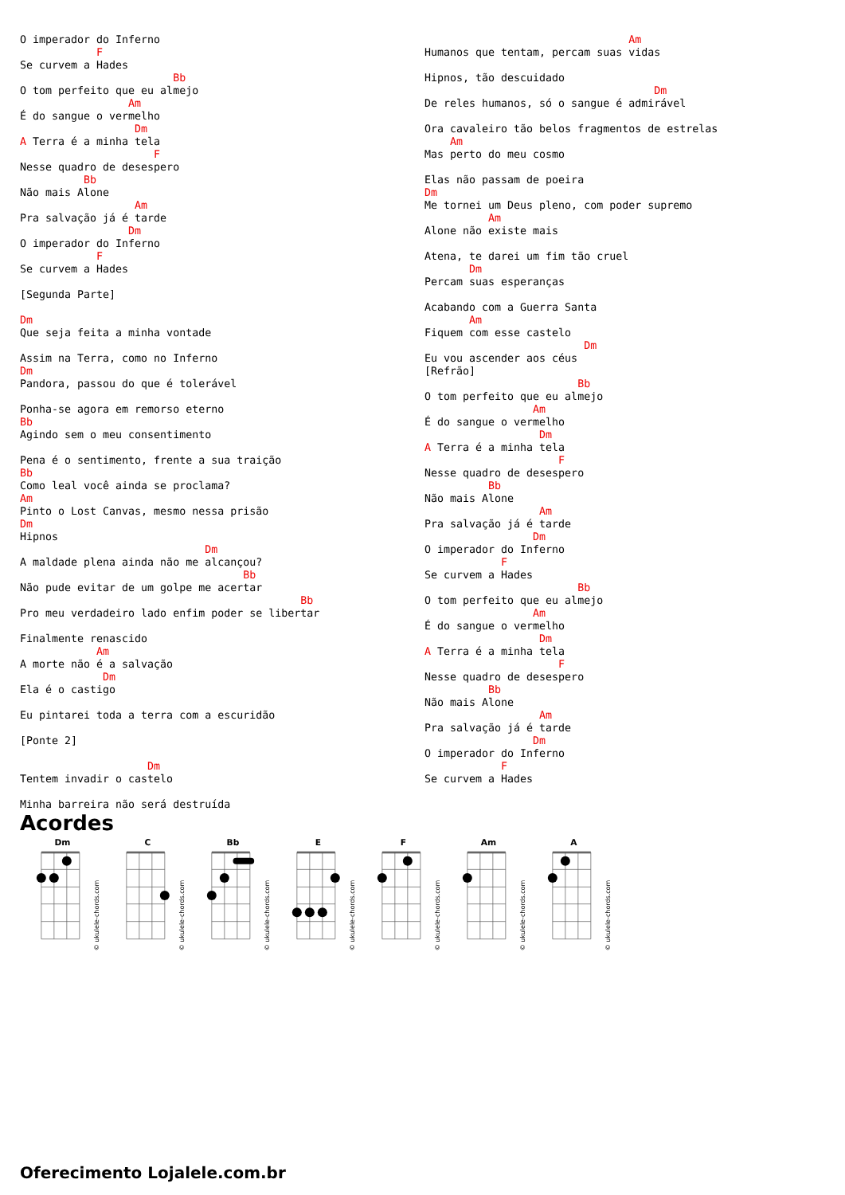O imperador do Inferno
            F
Se curvem a Hades
                        Bb
O tom perfeito que eu almejo
                 Am
É do sangue o vermelho
                  Dm
A Terra é a minha tela
                     F
Nesse quadro de desespero
          Bb
Não mais Alone
                  Am
Pra salvação já é tarde
                 Dm
O imperador do Inferno
            F
Se curvem a Hades

[Segunda Parte]

Dm
Que seja feita a minha vontade

Assim na Terra, como no Inferno
Dm
Pandora, passou do que é tolerável

Ponha-se agora em remorso eterno
Bb
Agindo sem o meu consentimento

Pena é o sentimento, frente a sua traição
Bb
Como leal você ainda se proclama?
Am
Pinto o Lost Canvas, mesmo nessa prisão
Dm
Hipnos
                             Dm
A maldade plena ainda não me alcançou?
                                   Bb
Não pude evitar de um golpe me acertar
                                            Bb
Pro meu verdadeiro lado enfim poder se libertar

Finalmente renascido
            Am
A morte não é a salvação
             Dm
Ela é o castigo

Eu pintarei toda a terra com a escuridão

[Ponte 2]

                    Dm
Tentem invadir o castelo

Minha barreira não será destruída
                                Am
Humanos que tentam, percam suas vidas

Hipnos, tão descuidado
                                    Dm
De reles humanos, só o sangue é admirável

Ora cavaleiro tão belos fragmentos de estrelas
    Am
Mas perto do meu cosmo

Elas não passam de poeira
Dm
Me tornei um Deus pleno, com poder supremo
          Am
Alone não existe mais

Atena, te darei um fim tão cruel
       Dm
Percam suas esperanças

Acabando com a Guerra Santa
       Am
Fiquem com esse castelo
                         Dm
Eu vou ascender aos céus
[Refrão]
                        Bb
O tom perfeito que eu almejo
                 Am
É do sangue o vermelho
                  Dm
A Terra é a minha tela
                     F
Nesse quadro de desespero
          Bb
Não mais Alone
                  Am
Pra salvação já é tarde
                 Dm
O imperador do Inferno
            F
Se curvem a Hades
                        Bb
O tom perfeito que eu almejo
                 Am
É do sangue o vermelho
                  Dm
A Terra é a minha tela
                     F
Nesse quadro de desespero
          Bb
Não mais Alone
                  Am
Pra salvação já é tarde
                 Dm
O imperador do Inferno
            F
Se curvem a Hades
Acordes
Dm
© ukulele-chords.com
C
© ukulele-chords.com
Bb
© ukulele-chords.com
E
© ukulele-chords.com
F
© ukulele-chords.com
Am
© ukulele-chords.com
A
© ukulele-chords.com
Oferecimento Lojalele.com.br